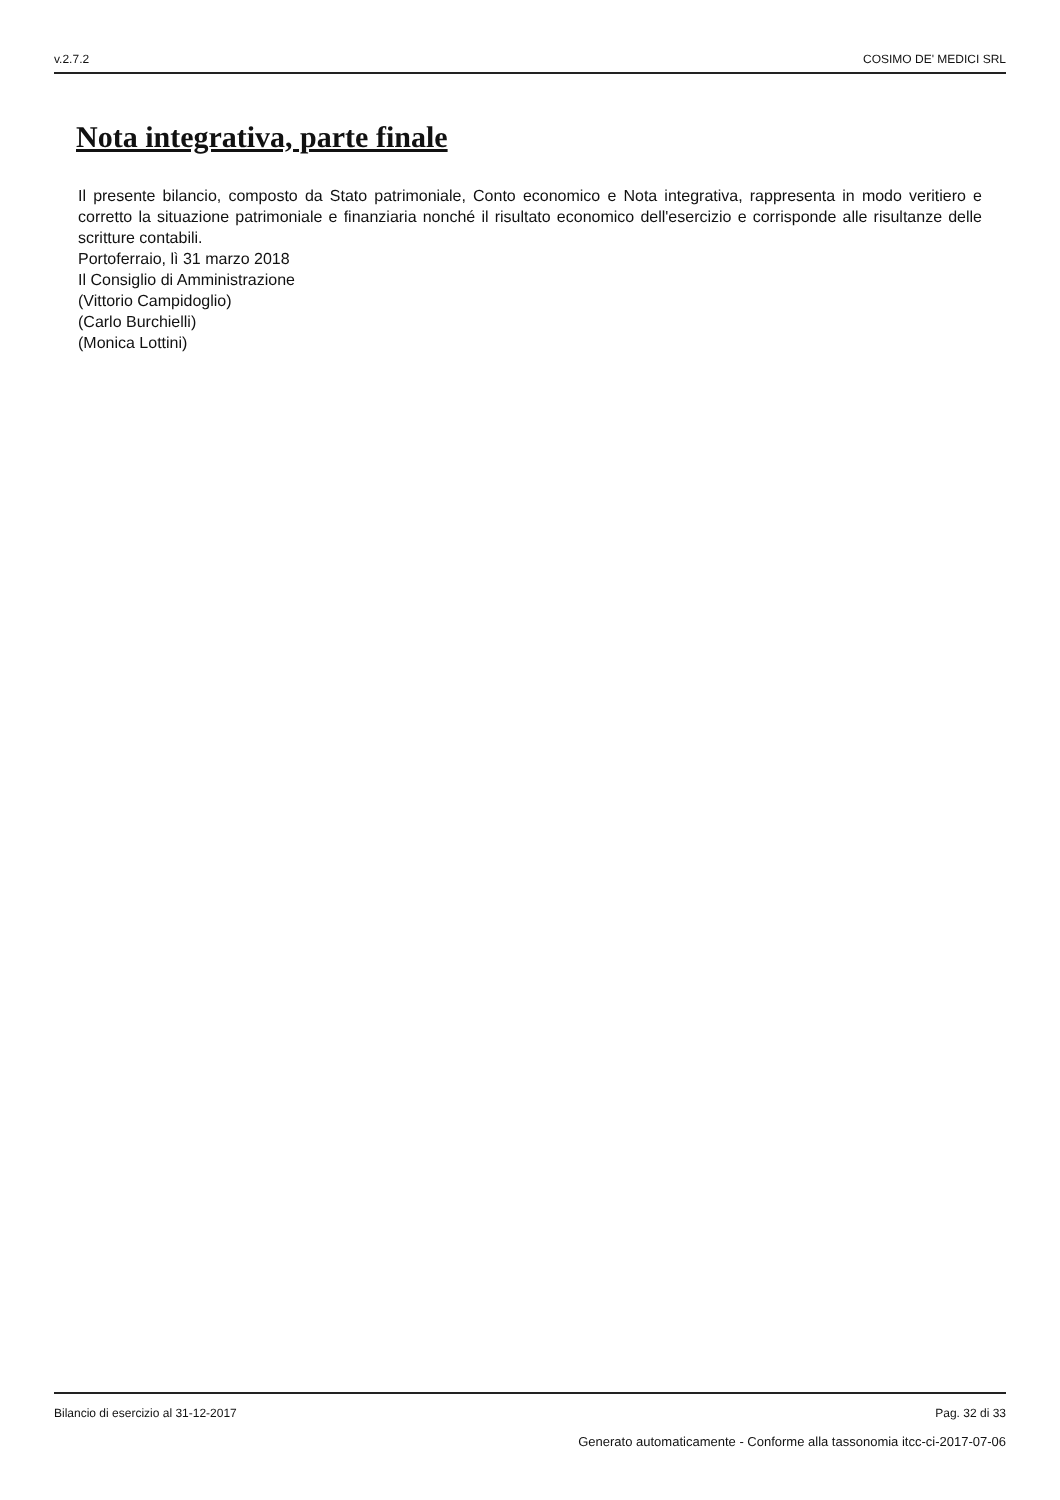v.2.7.2 COSIMO DE' MEDICI SRL
Nota integrativa, parte finale
Il presente bilancio, composto da Stato patrimoniale, Conto economico e Nota integrativa, rappresenta in modo veritiero e corretto la situazione patrimoniale e finanziaria nonché il risultato economico dell'esercizio e corrisponde alle risultanze delle scritture contabili.
Portoferraio, lì 31 marzo 2018
Il Consiglio di Amministrazione
(Vittorio Campidoglio)
(Carlo Burchielli)
(Monica Lottini)
Bilancio di esercizio al 31-12-2017 Pag. 32 di 33
Generato automaticamente - Conforme alla tassonomia itcc-ci-2017-07-06